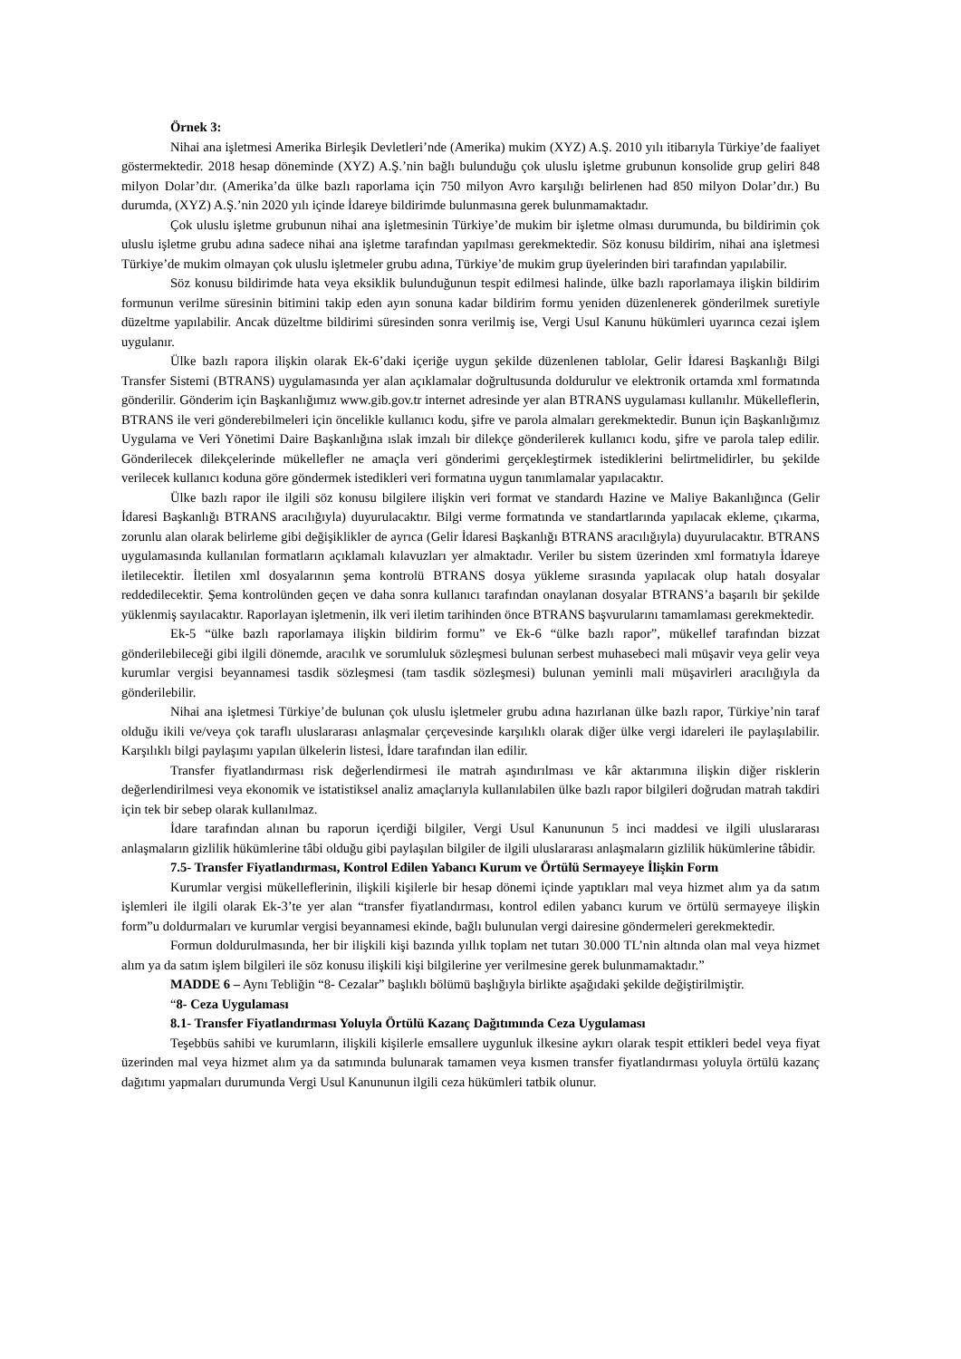Örnek 3:
Nihai ana işletmesi Amerika Birleşik Devletleri’nde (Amerika) mukim (XYZ) A.Ş. 2010 yılı itibarıyla Türkiye’de faaliyet göstermektedir. 2018 hesap döneminde (XYZ) A.Ş.’nin bağlı bulunduğu çok uluslu işletme grubunun konsolide grup geliri 848 milyon Dolar’dır. (Amerika’da ülke bazlı raporlama için 750 milyon Avro karşılığı belirlenen had 850 milyon Dolar’dır.) Bu durumda, (XYZ) A.Ş.’nin 2020 yılı içinde İdareye bildirimde bulunmasına gerek bulunmamaktadır.
Çok uluslu işletme grubunun nihai ana işletmesinin Türkiye’de mukim bir işletme olması durumunda, bu bildirimin çok uluslu işletme grubu adına sadece nihai ana işletme tarafından yapılması gerekmektedir. Söz konusu bildirim, nihai ana işletmesi Türkiye’de mukim olmayan çok uluslu işletmeler grubu adına, Türkiye’de mukim grup üyelerinden biri tarafından yapılabilir.
Söz konusu bildirimde hata veya eksiklik bulunduğunun tespit edilmesi halinde, ülke bazlı raporlamaya ilişkin bildirim formunun verilme süresinin bitimini takip eden ayın sonuna kadar bildirim formu yeniden düzenlenerek gönderilmek suretiyle düzeltme yapılabilir. Ancak düzeltme bildirimi süresinden sonra verilmiş ise, Vergi Usul Kanunu hükümleri uyarınca cezai işlem uygulanır.
Ülke bazlı rapora ilişkin olarak Ek-6’daki içeriğe uygun şekilde düzenlenen tablolar, Gelir İdaresi Başkanlığı Bilgi Transfer Sistemi (BTRANS) uygulamasında yer alan açıklamalar doğrultusunda doldurulur ve elektronik ortamda xml formatında gönderilir. Gönderim için Başkanlığımız www.gib.gov.tr internet adresinde yer alan BTRANS uygulaması kullanılır. Mükelleflerin, BTRANS ile veri gönderebilmeleri için öncelikle kullanıcı kodu, şifre ve parola almaları gerekmektedir. Bunun için Başkanlığımız Uygulama ve Veri Yönetimi Daire Başkanlığına ıslak imzalı bir dilekçe gönderilerek kullanıcı kodu, şifre ve parola talep edilir. Gönderilecek dilekçelerinde mükellefler ne amaçla veri gönderimi gerçekleştirmek istediklerini belirtmelidirler, bu şekilde verilecek kullanıcı koduna göre göndermek istedikleri veri formatına uygun tanımlamalar yapılacaktır.
Ülke bazlı rapor ile ilgili söz konusu bilgilere ilişkin veri format ve standardı Hazine ve Maliye Bakanlığınca (Gelir İdaresi Başkanlığı BTRANS aracılığıyla) duyurulacaktır. Bilgi verme formatında ve standartlarında yapılacak ekleme, çıkarma, zorunlu alan olarak belirleme gibi değişiklikler de ayrıca (Gelir İdaresi Başkanlığı BTRANS aracılığıyla) duyurulacaktır. BTRANS uygulamasında kullanılan formatların açıklamalı kılavuzları yer almaktadır. Veriler bu sistem üzerinden xml formatıyla İdareye iletilecektir. İletilen xml dosyalarının şema kontrolü BTRANS dosya yükleme sırasında yapılacak olup hatalı dosyalar reddedilecektir. Şema kontrolünden geçen ve daha sonra kullanıcı tarafından onaylanan dosyalar BTRANS’a başarılı bir şekilde yüklenmiş sayılacaktır. Raporlayan işletmenin, ilk veri iletim tarihinden önce BTRANS başvurularını tamamlaması gerekmektedir.
Ek-5 “ülke bazlı raporlamaya ilişkin bildirim formu” ve Ek-6 “ülke bazlı rapor”, mükellef tarafından bizzat gönderilebileceği gibi ilgili dönemde, aracılık ve sorumluluk sözleşmesi bulunan serbest muhasebeci mali müşavir veya gelir veya kurumlar vergisi beyannamesi tasdik sözleşmesi (tam tasdik sözleşmesi) bulunan yeminli mali müşavirleri aracılığıyla da gönderilebilir.
Nihai ana işletmesi Türkiye’de bulunan çok uluslu işletmeler grubu adına hazırlanan ülke bazlı rapor, Türkiye’nin taraf olduğu ikili ve/veya çok taraflı uluslararası anlaşmalar çerçevesinde karşılıklı olarak diğer ülke vergi idareleri ile paylaşılabilir. Karşılıklı bilgi paylaşımı yapılan ülkelerin listesi, İdare tarafından ilan edilir.
Transfer fiyatlandırması risk değerlendirmesi ile matrah aşındırılması ve kâr aktarımına ilişkin diğer risklerin değerlendirilmesi veya ekonomik ve istatistiksel analiz amaçlarıyla kullanılabilen ülke bazlı rapor bilgileri doğrudan matrah takdiri için tek bir sebep olarak kullanılmaz.
İdare tarafından alınan bu raporun içerdiği bilgiler, Vergi Usul Kanununun 5 inci maddesi ve ilgili uluslararası anlaşmaların gizlilik hükümlerine tâbi olduğu gibi paylaşılan bilgiler de ilgili uluslararası anlaşmaların gizlilik hükümlerine tâbidir.
7.5- Transfer Fiyatlandırması, Kontrol Edilen Yabancı Kurum ve Örtülü Sermayeye İlişkin Form
Kurumlar vergisi mükelleflerinin, ilişkili kişilerle bir hesap dönemi içinde yaptıkları mal veya hizmet alım ya da satım işlemleri ile ilgili olarak Ek-3’te yer alan “transfer fiyatlandırması, kontrol edilen yabancı kurum ve örtülü sermayeye ilişkin form”u doldurmaları ve kurumlar vergisi beyannamesi ekinde, bağlı bulunulan vergi dairesine göndermeleri gerekmektedir.
Formun doldurulmasında, her bir ilişkili kişi bazında yıllık toplam net tutarı 30.000 TL’nin altında olan mal veya hizmet alım ya da satım işlem bilgileri ile söz konusu ilişkili kişi bilgilerine yer verilmesine gerek bulunmamaktadır.”
MADDE 6 – Aynı Tebliğin “8- Cezalar” başlıklı bölümü başlığıyla birlikte aşağıdaki şekilde değiştirilmiştir.
“8- Ceza Uygulaması
8.1- Transfer Fiyatlandırması Yoluyla Örtülü Kazanç Dağıtımında Ceza Uygulaması
Teşebbüs sahibi ve kurumların, ilişkili kişilerle emsallere uygunluk ilkesine aykırı olarak tespit ettikleri bedel veya fiyat üzerinden mal veya hizmet alım ya da satımında bulunarak tamamen veya kısmen transfer fiyatlandırması yoluyla örtülü kazanç dağıtımı yapmaları durumunda Vergi Usul Kanununun ilgili ceza hükümleri tatbik olunur.